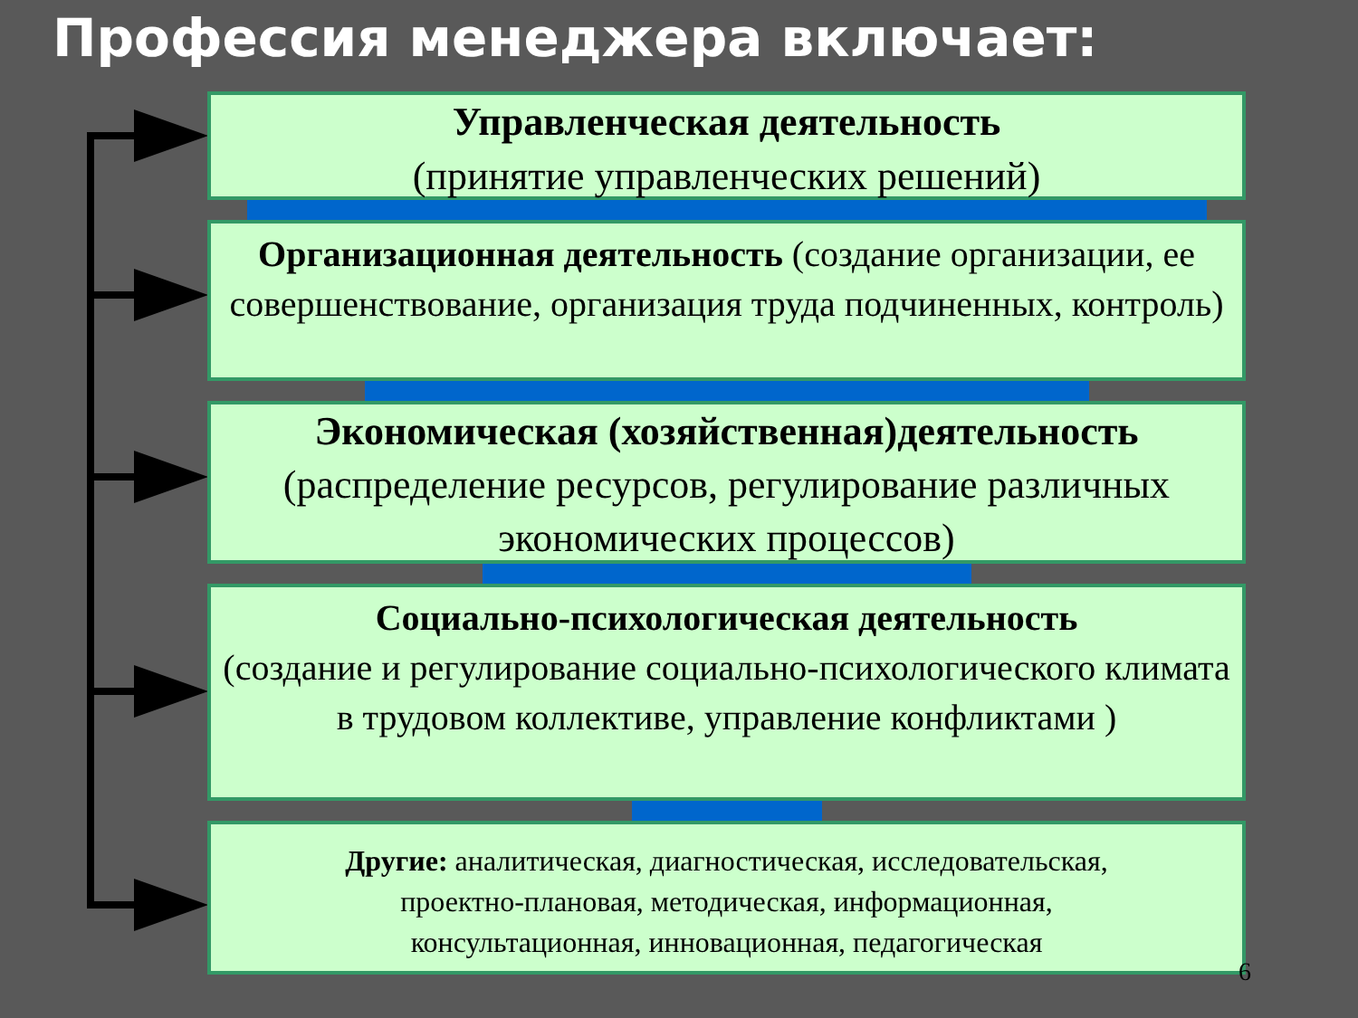Профессия менеджера включает:
Управленческая деятельность
(принятие управленческих решений)
Организационная деятельность (создание организации, ее совершенствование, организация труда подчиненных, контроль)
Экономическая (хозяйственная)деятельность
(распределение ресурсов, регулирование различных экономических процессов)
Социально-психологическая деятельность
(создание и регулирование социально-психологического климата в трудовом коллективе, управление конфликтами )
Другие: аналитическая, диагностическая, исследовательская, проектно-плановая, методическая, информационная, консультационная, инновационная, педагогическая
6